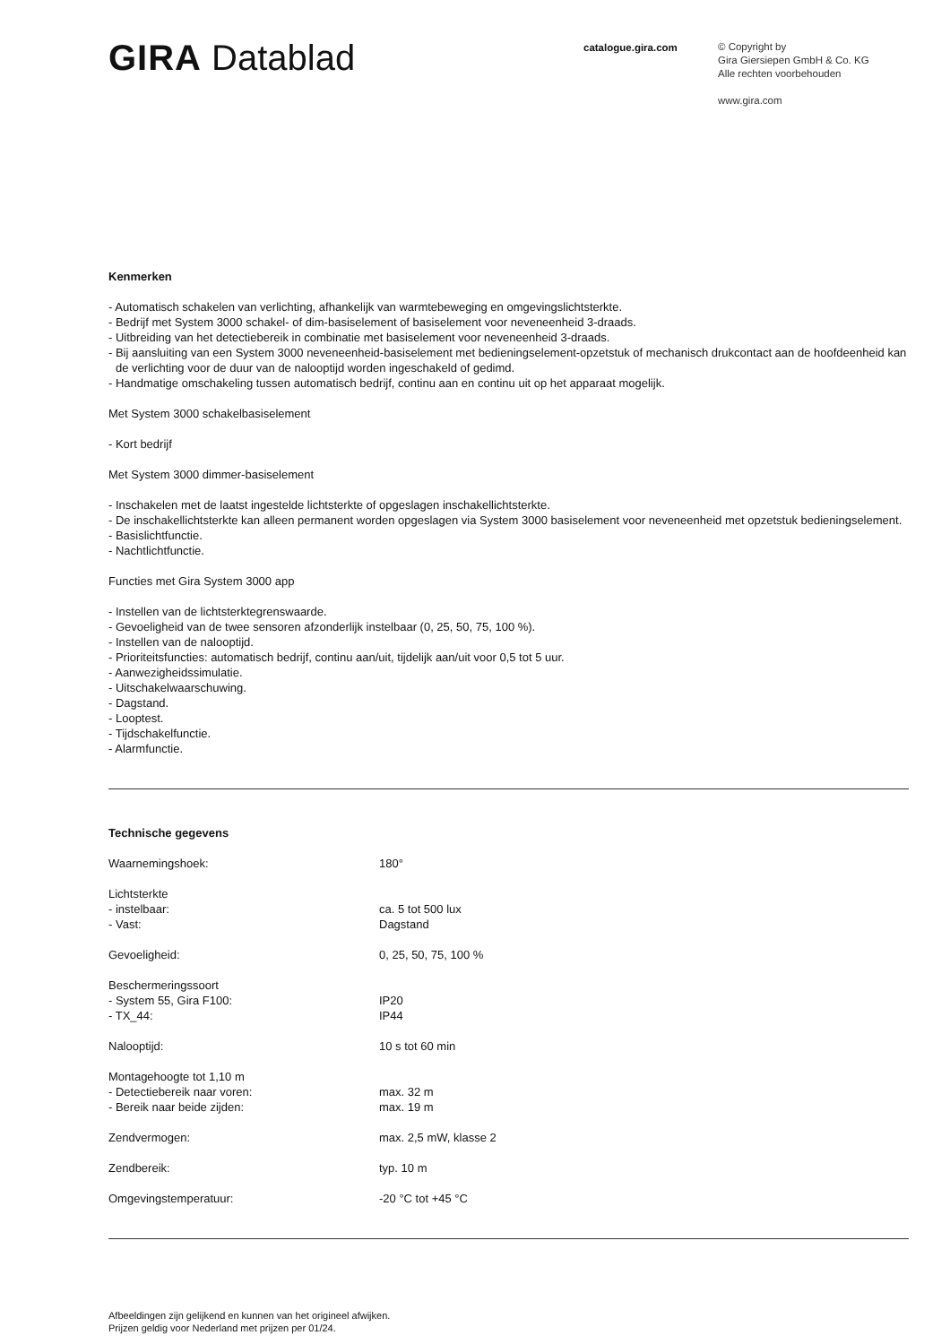GIRA Datablad
catalogue.gira.com
© Copyright by
Gira Giersiepen GmbH & Co. KG
Alle rechten voorbehouden
www.gira.com
Kenmerken
- Automatisch schakelen van verlichting, afhankelijk van warmtebeweging en omgevingslichtsterkte.
- Bedrijf met System 3000 schakel- of dim-basiselement of basiselement voor neveneenheid 3-draads.
- Uitbreiding van het detectiebereik in combinatie met basiselement voor neveneenheid 3-draads.
- Bij aansluiting van een System 3000 neveneenheid-basiselement met bedieningselement-opzetstuk of mechanisch drukcontact aan de hoofdeenheid kan de verlichting voor de duur van de nalooptijd worden ingeschakeld of gedimd.
- Handmatige omschakeling tussen automatisch bedrijf, continu aan en continu uit op het apparaat mogelijk.
Met System 3000 schakelbasiselement
- Kort bedrijf
Met System 3000 dimmer-basiselement
- Inschakelen met de laatst ingestelde lichtsterkte of opgeslagen inschakellichtsterkte.
- De inschakellichtsterkte kan alleen permanent worden opgeslagen via System 3000 basiselement voor neveneenheid met opzetstuk bedieningselement.
- Basislichtfunctie.
- Nachtlichtfunctie.
Functies met Gira System 3000 app
- Instellen van de lichtsterktegrenswaarde.
- Gevoeligheid van de twee sensoren afzonderlijk instelbaar (0, 25, 50, 75, 100 %).
- Instellen van de nalooptijd.
- Prioriteitsfuncties: automatisch bedrijf, continu aan/uit, tijdelijk aan/uit voor 0,5 tot 5 uur.
- Aanwezigheidssimulatie.
- Uitschakelwaarschuwing.
- Dagstand.
- Looptest.
- Tijdschakelfunctie.
- Alarmfunctie.
Technische gegevens
| Waarnemingshoek: | 180° |
| Lichtsterkte | |
| - instelbaar: | ca. 5 tot 500 lux |
| - Vast: | Dagstand |
| Gevoeligheid: | 0, 25, 50, 75, 100 % |
| Beschermeringssoort | |
| - System 55, Gira F100: | IP20 |
| - TX_44: | IP44 |
| Nalooptijd: | 10 s tot 60 min |
| Montagehoogte tot 1,10 m | |
| - Detectiebereik naar voren: | max. 32 m |
| - Bereik naar beide zijden: | max. 19 m |
| Zendvermogen: | max. 2,5 mW, klasse 2 |
| Zendbereik: | typ. 10 m |
| Omgevingstemperatuur: | -20 °C tot +45 °C |
Afbeeldingen zijn gelijkend en kunnen van het origineel afwijken.
Prijzen geldig voor Nederland met prijzen per 01/24.